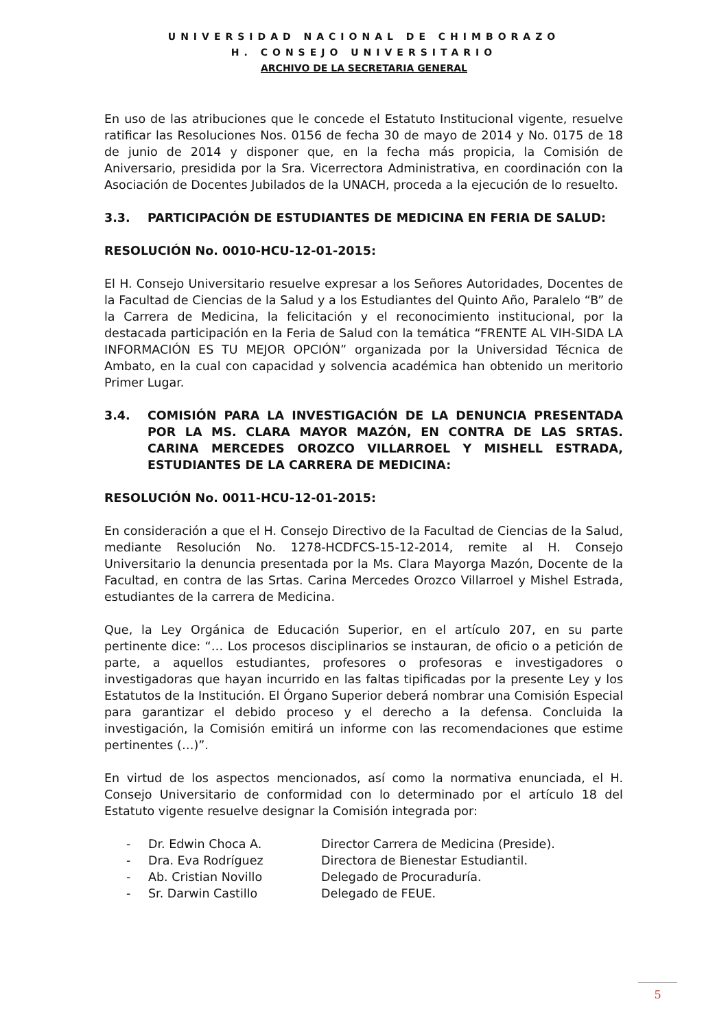UNIVERSIDAD NACIONAL DE CHIMBORAZO
H. CONSEJO UNIVERSITARIO
ARCHIVO DE LA SECRETARIA GENERAL
En uso de las atribuciones que le concede el Estatuto Institucional vigente, resuelve ratificar las Resoluciones Nos. 0156 de fecha 30 de mayo de 2014 y No. 0175 de 18 de junio de 2014 y disponer que, en la fecha más propicia, la Comisión de Aniversario, presidida por la Sra. Vicerrectora Administrativa, en coordinación con la Asociación de Docentes Jubilados de la UNACH, proceda a la ejecución de lo resuelto.
3.3. PARTICIPACIÓN DE ESTUDIANTES DE MEDICINA EN FERIA DE SALUD:
RESOLUCIÓN No. 0010-HCU-12-01-2015:
El H. Consejo Universitario resuelve expresar a los Señores Autoridades, Docentes de la Facultad de Ciencias de la Salud y a los Estudiantes del Quinto Año, Paralelo “B” de la Carrera de Medicina, la felicitación y el reconocimiento institucional, por la destacada participación en la Feria de Salud con la temática “FRENTE AL VIH-SIDA LA INFORMACIÓN ES TU MEJOR OPCIÓN” organizada por la Universidad Técnica de Ambato, en la cual con capacidad y solvencia académica han obtenido un meritorio Primer Lugar.
3.4. COMISIÓN PARA LA INVESTIGACIÓN DE LA DENUNCIA PRESENTADA POR LA MS. CLARA MAYOR MAZÓN, EN CONTRA DE LAS SRTAS. CARINA MERCEDES OROZCO VILLARROEL Y MISHELL ESTRADA, ESTUDIANTES DE LA CARRERA DE MEDICINA:
RESOLUCIÓN No. 0011-HCU-12-01-2015:
En consideración a que el H. Consejo Directivo de la Facultad de Ciencias de la Salud, mediante Resolución No. 1278-HCDFCS-15-12-2014, remite al H. Consejo Universitario la denuncia presentada por la Ms. Clara Mayorga Mazón, Docente de la Facultad, en contra de las Srtas. Carina Mercedes Orozco Villarroel y Mishel Estrada, estudiantes de la carrera de Medicina.
Que, la Ley Orgánica de Educación Superior, en el artículo 207, en su parte pertinente dice: “… Los procesos disciplinarios se instauran, de oficio o a petición de parte, a aquellos estudiantes, profesores o profesoras e investigadores o investigadoras que hayan incurrido en las faltas tipificadas por la presente Ley y los Estatutos de la Institución. El Órgano Superior deberá nombrar una Comisión Especial para garantizar el debido proceso y el derecho a la defensa. Concluida la investigación, la Comisión emitirá un informe con las recomendaciones que estime pertinentes (…)”.
En virtud de los aspectos mencionados, así como la normativa enunciada, el H. Consejo Universitario de conformidad con lo determinado por el artículo 18 del Estatuto vigente resuelve designar la Comisión integrada por:
- Dr. Edwin Choca A. Director Carrera de Medicina (Preside). - Dra. Eva Rodríguez Directora de Bienestar Estudiantil. - Ab. Cristian Novillo Delegado de Procuraduría. - Sr. Darwin Castillo Delegado de FEUE.
5